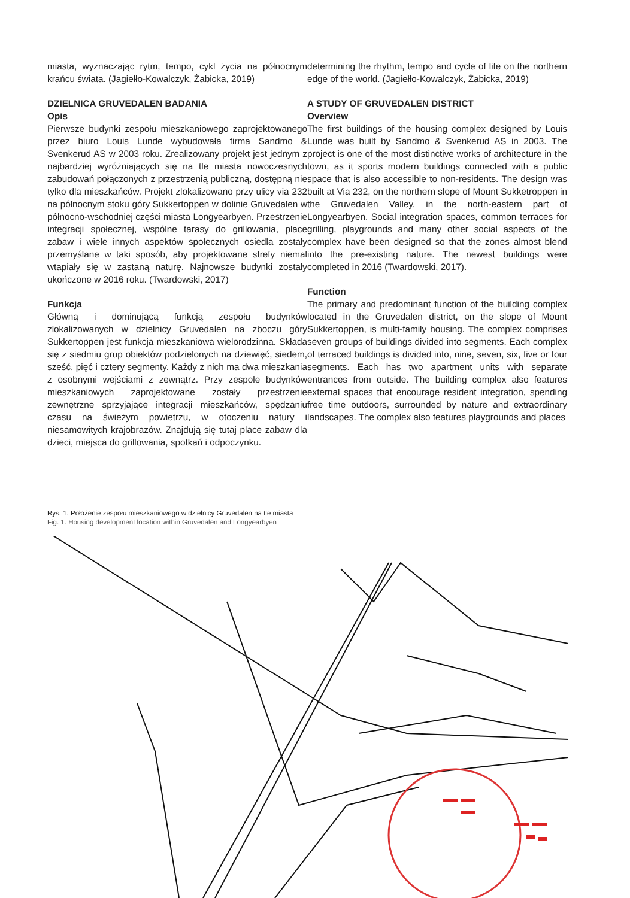miasta, wyznaczając rytm, tempo, cykl życia na północnym krańcu świata. (Jagiełło-Kowalczyk, Żabicka, 2019)
DZIELNICA GRUVEDALEN BADANIA
Opis
Pierwsze budynki zespołu mieszkaniowego zaprojektowanego przez biuro Louis Lunde wybudowała firma Sandmo & Svenkerud AS w 2003 roku. Zrealizowany projekt jest jednym z najbardziej wyróżniających się na tle miasta nowoczesnych zabudowań połączonych z przestrzenią publiczną, dostępną nie tylko dla mieszkańców. Projekt zlokalizowano przy ulicy via 232 na północnym stoku góry Sukkertoppen w dolinie Gruvedalen w północno-wschodniej części miasta Longyearbyen. Przestrzenie integracji społecznej, wspólne tarasy do grillowania, place zabaw i wiele innych aspektów społecznych osiedla zostały przemyślane w taki sposób, aby projektowane strefy niemal wtapiały się w zastaną naturę. Najnowsze budynki zostały ukończone w 2016 roku. (Twardowski, 2017)
Funkcja
Główną i dominującą funkcją zespołu budynków zlokalizowanych w dzielnicy Gruvedalen na zboczu góry Sukkertoppen jest funkcja mieszkaniowa wielorodzinna. Składa się z siedmiu grup obiektów podzielonych na dziewięć, siedem, sześć, pięć i cztery segmenty. Każdy z nich ma dwa mieszkania z osobnymi wejściami z zewnątrz. Przy zespole budynków mieszkaniowych zaprojektowane zostały przestrzenie zewnętrzne sprzyjające integracji mieszkańców, spędzaniu czasu na świeżym powietrzu, w otoczeniu natury i niesamowitych krajobrazów. Znajdują się tutaj place zabaw dla dzieci, miejsca do grillowania, spotkań i odpoczynku.
determining the rhythm, tempo and cycle of life on the northern edge of the world. (Jagiełło-Kowalczyk, Żabicka, 2019)
A STUDY OF GRUVEDALEN DISTRICT
Overview
The first buildings of the housing complex designed by Louis Lunde was built by Sandmo & Svenkerud AS in 2003. The project is one of the most distinctive works of architecture in the town, as it sports modern buildings connected with a public space that is also accessible to non-residents. The design was built at Via 232, on the northern slope of Mount Sukketroppen in the Gruvedalen Valley, in the north-eastern part of Longyearbyen. Social integration spaces, common terraces for grilling, playgrounds and many other social aspects of the complex have been designed so that the zones almost blend into the pre-existing nature. The newest buildings were completed in 2016 (Twardowski, 2017).
Function
The primary and predominant function of the building complex located in the Gruvedalen district, on the slope of Mount Sukkertoppen, is multi-family housing. The complex comprises seven groups of buildings divided into segments. Each complex of terraced buildings is divided into, nine, seven, six, five or four segments. Each has two apartment units with separate entrances from outside. The building complex also features external spaces that encourage resident integration, spending free time outdoors, surrounded by nature and extraordinary landscapes. The complex also features playgrounds and places
Rys. 1. Położenie zespołu mieszkaniowego w dzielnicy Gruvedalen na tle miasta
Fig. 1. Housing development location within Gruvedalen and Longyearbyen